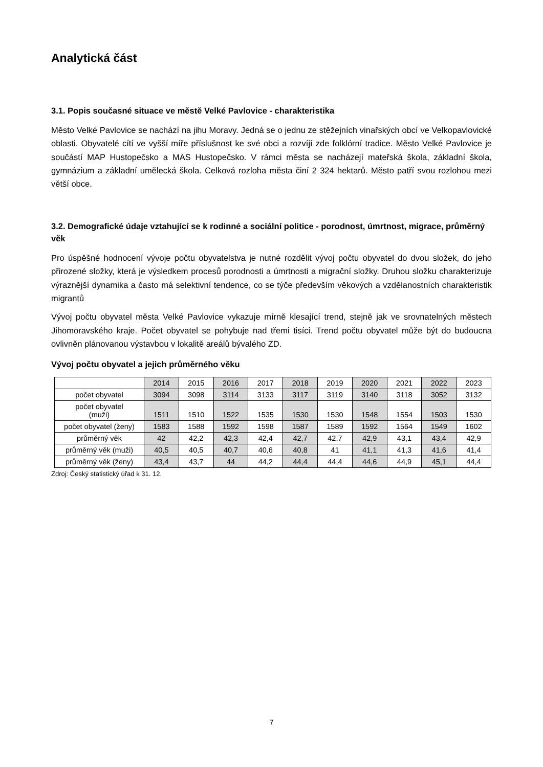Analytická část
3.1. Popis současné situace ve městě Velké Pavlovice - charakteristika
Město Velké Pavlovice se nachází na jihu Moravy. Jedná se o jednu ze stěžejních vinařských obcí ve Velkopavlovické oblasti. Obyvatelé cítí ve vyšší míře příslušnost ke své obci a rozvíjí zde folklórní tradice. Město Velké Pavlovice je součástí MAP Hustopečsko a MAS Hustopečsko. V rámci města se nacházejí mateřská škola, základní škola, gymnázium a základní umělecká škola. Celková rozloha města činí 2 324 hektarů. Město patří svou rozlohou mezi větší obce.
3.2. Demografické údaje vztahující se k rodinné a sociální politice - porodnost, úmrtnost, migrace, průměrný věk
Pro úspěšné hodnocení vývoje počtu obyvatelstva je nutné rozdělit vývoj počtu obyvatel do dvou složek, do jeho přirozené složky, která je výsledkem procesů porodnosti a úmrtnosti a migrační složky. Druhou složku charakterizuje výraznější dynamika a často má selektivní tendence, co se týče především věkových a vzdělanostních charakteristik migrantů
Vývoj počtu obyvatel města Velké Pavlovice vykazuje mírně klesající trend, stejně jak ve srovnatelných městech Jihomoravského kraje. Počet obyvatel se pohybuje nad třemi tisíci. Trend počtu obyvatel může být do budoucna ovlivněn plánovanou výstavbou v lokalitě areálů bývalého ZD.
Vývoj počtu obyvatel a jejich průměrného věku
| | 2014 | 2015 | 2016 | 2017 | 2018 | 2019 | 2020 | 2021 | 2022 | 2023 |
| počet obyvatel | 3094 | 3098 | 3114 | 3133 | 3117 | 3119 | 3140 | 3118 | 3052 | 3132 |
| počet obyvatel (muži) | 1511 | 1510 | 1522 | 1535 | 1530 | 1530 | 1548 | 1554 | 1503 | 1530 |
| počet obyvatel (ženy) | 1583 | 1588 | 1592 | 1598 | 1587 | 1589 | 1592 | 1564 | 1549 | 1602 |
| průměrný věk | 42 | 42,2 | 42,3 | 42,4 | 42,7 | 42,7 | 42,9 | 43,1 | 43,4 | 42,9 |
| průměrný věk (muži) | 40,5 | 40,5 | 40,7 | 40,6 | 40,8 | 41 | 41,1 | 41,3 | 41,6 | 41,4 |
| průměrný věk (ženy) | 43,4 | 43,7 | 44 | 44,2 | 44,4 | 44,4 | 44,6 | 44,9 | 45,1 | 44,4 |
Zdroj: Český statistický úřad k 31. 12.
7